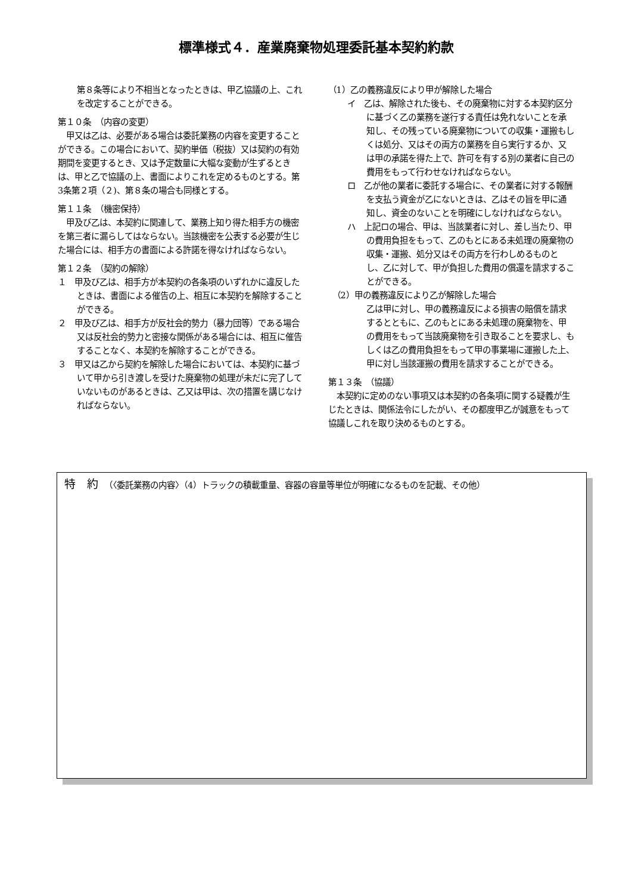標準様式４．産業廃棄物処理委託基本契約約款
第８条等により不相当となったときは、甲乙協議の上、これを改定することができる。
第１０条　（内容の変更）
　甲又は乙は、必要がある場合は委託業務の内容を変更することができる。この場合において、契約単価（税抜）又は契約の有効期間を変更するとき、又は予定数量に大幅な変動が生ずるときは、甲と乙で協議の上、書面によりこれを定めるものとする。第3条第２項（２)、第８条の場合も同様とする。
第１１条　（機密保持）
　甲及び乙は、本契約に関連して、業務上知り得た相手方の機密を第三者に漏らしてはならない。当該機密を公表する必要が生じた場合には、相手方の書面による許諾を得なければならない。
第１２条　（契約の解除）
１　甲及び乙は、相手方が本契約の各条項のいずれかに違反したときは、書面による催告の上、相互に本契約を解除することができる。
２　甲及び乙は、相手方が反社会的勢力（暴力団等）である場合又は反社会的勢力と密接な関係がある場合には、相互に催告することなく、本契約を解除することができる。
３　甲又は乙から契約を解除した場合においては、本契約に基づいて甲から引き渡しを受けた廃棄物の処理が未だに完了していないものがあるときは、乙又は甲は、次の措置を講じなければならない。
（1）乙の義務違反により甲が解除した場合
イ　乙は、解除された後も、その廃棄物に対する本契約区分に基づく乙の業務を遂行する責任は免れないことを承知し、その残っている廃棄物についての収集・運搬もしくは処分、又はその両方の業務を自ら実行するか、又は甲の承諾を得た上で、許可を有する別の業者に自己の費用をもって行わせなければならない。
ロ　乙が他の業者に委託する場合に、その業者に対する報酬を支払う資金が乙にないときは、乙はその旨を甲に通知し、資金のないことを明確にしなければならない。
ハ　上記ロの場合、甲は、当該業者に対し、差し当たり、甲の費用負担をもって、乙のもとにある未処理の廃棄物の収集・運搬、処分又はその両方を行わしめるものとし、乙に対して、甲が負担した費用の償還を請求することができる。
　（2）甲の義務違反により乙が解除した場合
乙は甲に対し、甲の義務違反による損害の賠償を請求するとともに、乙のもとにある未処理の廃棄物を、甲の費用をもって当該廃棄物を引き取ることを要求し、もしくは乙の費用負担をもって甲の事業場に運搬した上、甲に対し当該運搬の費用を請求することができる。
第１３条　（協議）
　本契約に定めのない事項又は本契約の各条項に関する疑義が生じたときは、関係法令にしたがい、その都度甲乙が誠意をもって協議しこれを取り決めるものとする。
特　約 （〈委託業務の内容〉（4）トラックの積載重量、容器の容量等単位が明確になるものを記載、その他）